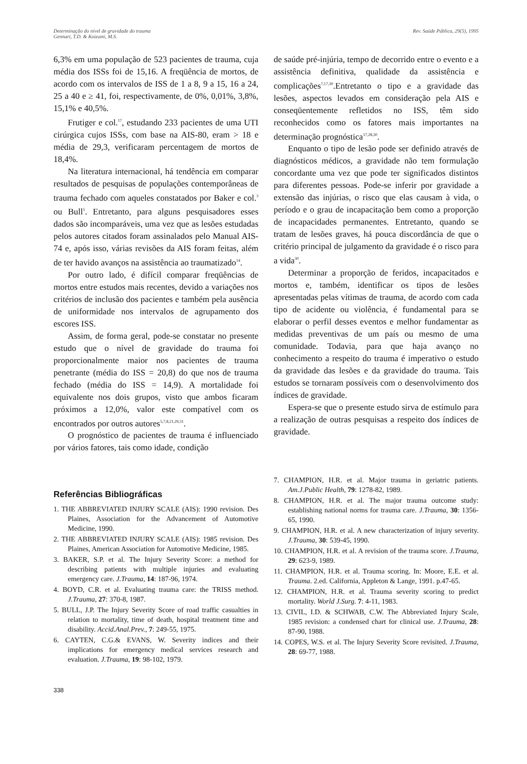Determinação do nível de gravidade do trauma
Gennari, T.D. & Koizumi, M.S.
Rev. Saúde Pública, 29(5), 1995
6,3% em uma população de 523 pacientes de trauma, cuja média dos ISSs foi de 15,16. A freqüência de mortos, de acordo com os intervalos de ISS de 1 a 8, 9 a 15, 16 a 24, 25 a 40 e ≥ 41, foi, respectivamente, de 0%, 0,01%, 3,8%, 15,1% e 40,5%.
Frutiger e col.<sup>17</sup>, estudando 233 pacientes de uma UTI cirúrgica cujos ISSs, com base na AIS-80, eram > 18 e média de 29,3, verificaram percentagem de mortos de 18,4%.
Na literatura internacional, há tendência em comparar resultados de pesquisas de populações contemporâneas de trauma fechado com aqueles constatados por Baker e col.<sup>3</sup> ou Bull<sup>5</sup>. Entretanto, para alguns pesquisadores esses dados são incomparáveis, uma vez que as lesões estudadas pelos autores citados foram assinalados pelo Manual AIS-74 e, após isso, várias revisões da AIS foram feitas, além de ter havido avanços na assistência ao traumatizado<sup>14</sup>.
Por outro lado, é difícil comparar freqüências de mortos entre estudos mais recentes, devido a variações nos critérios de inclusão dos pacientes e também pela ausência de uniformidade nos intervalos de agrupamento dos escores ISS.
Assim, de forma geral, pode-se constatar no presente estudo que o nível de gravidade do trauma foi proporcionalmente maior nos pacientes de trauma penetrante (média do ISS = 20,8) do que nos de trauma fechado (média do ISS = 14,9). A mortalidade foi equivalente nos dois grupos, visto que ambos ficaram próximos a 12,0%, valor este compatível com os encontrados por outros autores<sup>5,7,8,21,29,31</sup>.
O prognóstico de pacientes de trauma é influenciado por vários fatores, tais como idade, condição
de saúde pré-injúria, tempo de decorrido entre o evento e a assistência definitiva, qualidade da assistência e complicações<sup>7,17,30</sup>.Entretanto o tipo e a gravidade das lesões, aspectos levados em consideração pela AIS e conseqüentemente refletidos no ISS, têm sido reconhecidos como os fatores mais importantes na determinação prognóstica<sup>17,28,30</sup>.
Enquanto o tipo de lesão pode ser definido através de diagnósticos médicos, a gravidade não tem formulação concordante uma vez que pode ter significados distintos para diferentes pessoas. Pode-se inferir por gravidade a extensão das injúrias, o risco que elas causam à vida, o período e o grau de incapacitação bem como a proporção de incapacidades permanentes. Entretanto, quando se tratam de lesões graves, há pouca discordância de que o critério principal de julgamento da gravidade é o risco para a vida<sup>30</sup>.
Determinar a proporção de feridos, incapacitados e mortos e, também, identificar os tipos de lesões apresentadas pelas vítimas de trauma, de acordo com cada tipo de acidente ou violência, é fundamental para se elaborar o perfil desses eventos e melhor fundamentar as medidas preventivas de um país ou mesmo de uma comunidade. Todavia, para que haja avanço no conhecimento a respeito do trauma é imperativo o estudo da gravidade das lesões e da gravidade do trauma. Tais estudos se tornaram possíveis com o desenvolvimento dos índices de gravidade.
Espera-se que o presente estudo sirva de estímulo para a realização de outras pesquisas a respeito dos índices de gravidade.
Referências Bibliográficas
1. THE ABBREVIATED INJURY SCALE (AIS): 1990 revision. Des Plaines, Association for the Advancement of Automotive Medicine, 1990.
2. THE ABBREVIATED INJURY SCALE (AIS): 1985 revision. Des Plaines, American Association for Automotive Medicine, 1985.
3. BAKER, S.P. et al. The Injury Severity Score: a method for describing patients with multiple injuries and evaluating emergency care. J.Trauma, 14: 187-96, 1974.
4. BOYD, C.R. et al. Evaluating trauma care: the TRISS method. J.Trauma, 27: 370-8, 1987.
5. BULL, J.P. The Injury Severity Score of road traffic casualties in relation to mortality, time of death, hospital treatment time and disability. Accid.Anal.Prev., 7: 249-55, 1975.
6. CAYTEN, C.G.& EVANS, W. Severity indices and their implications for emergency medical services research and evaluation. J.Trauma, 19: 98-102, 1979.
7. CHAMPION, H.R. et al. Major trauma in geriatric patients. Am.J.Public Health, 79: 1278-82, 1989.
8. CHAMPION, H.R. et al. The major trauma outcome study: establishing national norms for trauma care. J.Trauma, 30: 1356-65, 1990.
9. CHAMPION, H.R. et al. A new characterization of injury severity. J.Trauma, 30: 539-45, 1990.
10. CHAMPION, H.R. et al. A revision of the trauma score. J.Trauma, 29: 623-9, 1989.
11. CHAMPION, H.R. et al. Trauma scoring. In: Moore, E.E. et al. Trauma. 2.ed. California, Appleton & Lange, 1991. p.47-65.
12. CHAMPION, H.R. et al. Trauma severity scoring to predict mortality. World J.Surg. 7: 4-11, 1983.
13. CIVIL, I.D. & SCHWAB, C.W. The Abbreviated Injury Scale, 1985 revision: a condensed chart for clinical use. J.Trauma, 28: 87-90, 1988.
14. COPES, W.S. et al. The Injury Severity Score revisited. J.Trauma, 28: 69-77, 1988.
338